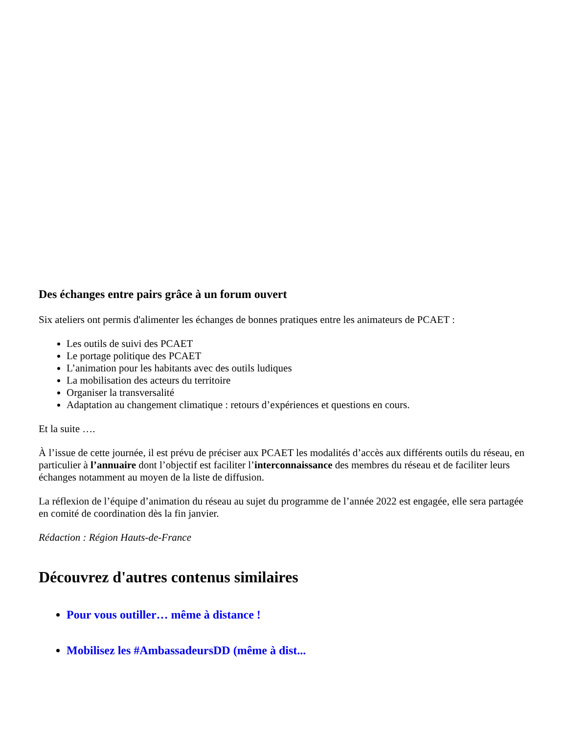Des échanges entre pairs grâce à un forum ouvert
Six ateliers ont permis d'alimenter les échanges de bonnes pratiques entre les animateurs de PCAET :
Les outils de suivi des PCAET
Le portage politique des PCAET
L’animation pour les habitants avec des outils ludiques
La mobilisation des acteurs du territoire
Organiser la transversalité
Adaptation au changement climatique : retours d’expériences et questions en cours.
Et la suite ….
À l’issue de cette journée, il est prévu de préciser aux PCAET les modalités d’accès aux différents outils du réseau, en particulier à l’annuaire dont l’objectif est faciliter l’interconnaissance des membres du réseau et de faciliter leurs échanges notamment au moyen de la liste de diffusion.
La réflexion de l’équipe d’animation du réseau au sujet du programme de l’année 2022 est engagée, elle sera partagée en comité de coordination dès la fin janvier.
Rédaction : Région Hauts-de-France
Découvrez d'autres contenus similaires
Pour vous outiller… même à distance !
Mobilisez les #AmbassadeursDD (même à dist...